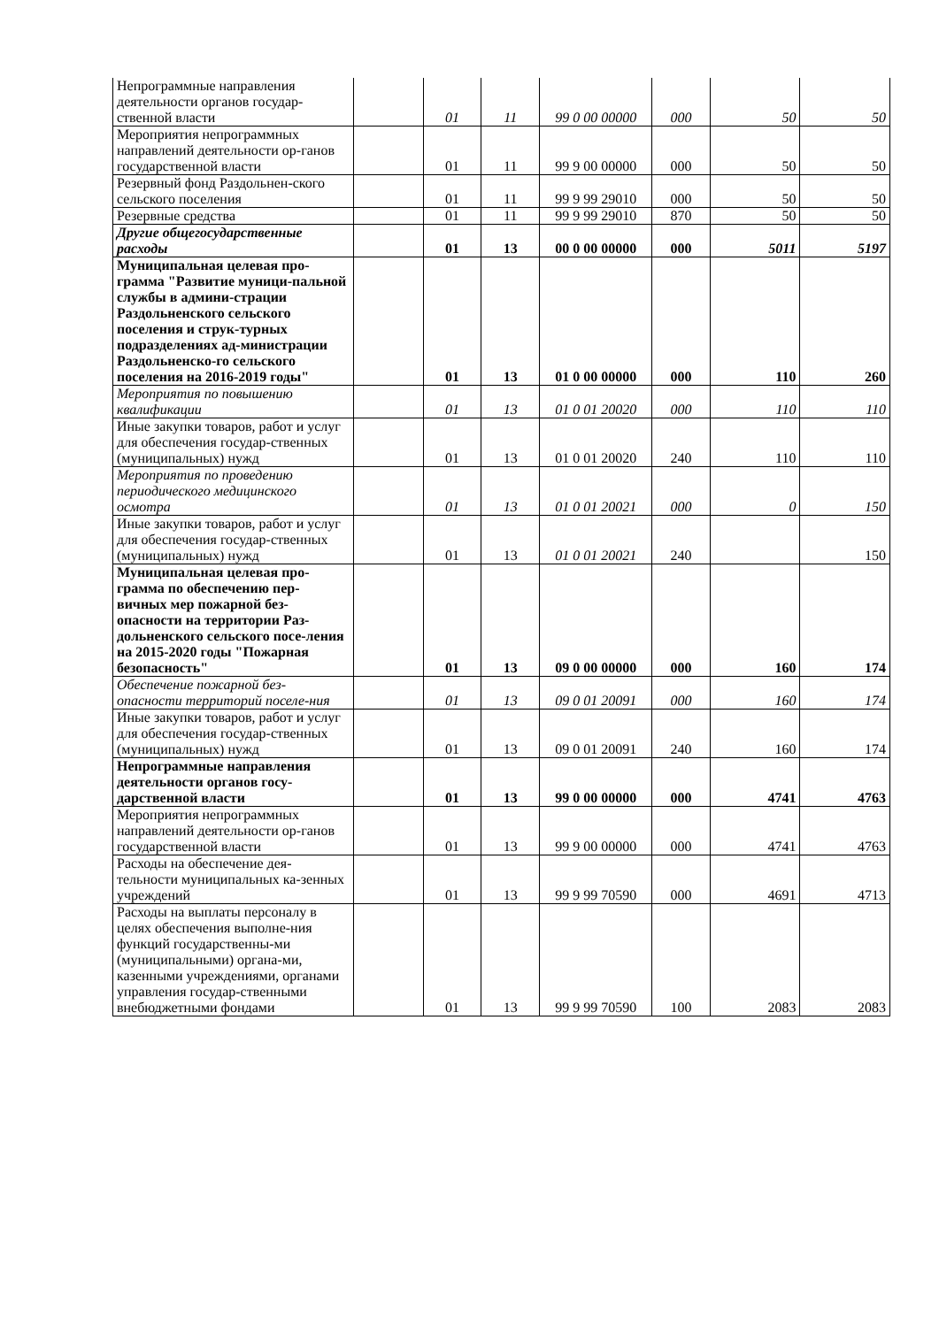| Непрограммные направления деятельности органов государ-ственной власти | | 01 | 11 | 99 0 00 00000 | 000 | 50 | 50 |
| Мероприятия непрограммных направлений деятельности ор-ганов государственной власти | | 01 | 11 | 99 9 00 00000 | 000 | 50 | 50 |
| Резервный фонд Раздольнен-ского сельского поселения | | 01 | 11 | 99 9 99 29010 | 000 | 50 | 50 |
| Резервные средства | | 01 | 11 | 99 9 99 29010 | 870 | 50 | 50 |
| Другие общегосударственные расходы | | 01 | 13 | 00 0 00 00000 | 000 | 5011 | 5197 |
| Муниципальная целевая про-грамма "Развитие муници-пальной службы в админи-страции Раздольненского сельского поселения и струк-турных подразделениях ад-министрации Раздольненско-го сельского поселения на 2016-2019 годы" | | 01 | 13 | 01 0 00 00000 | 000 | 110 | 260 |
| Мероприятия по повышению квалификации | | 01 | 13 | 01 0 01 20020 | 000 | 110 | 110 |
| Иные закупки товаров, работ и услуг для обеспечения государ-ственных (муниципальных) нужд | | 01 | 13 | 01 0 01 20020 | 240 | 110 | 110 |
| Мероприятия по проведению периодического медицинского осмотра | | 01 | 13 | 01 0 01 20021 | 000 | 0 | 150 |
| Иные закупки товаров, работ и услуг для обеспечения государ-ственных (муниципальных) нужд | | 01 | 13 | 01 0 01 20021 | 240 | | 150 |
| Муниципальная целевая про-грамма по обеспечению пер-вичных мер пожарной без-опасности на территории Раз-дольненского сельского посе-ления на 2015-2020 годы "Пожарная безопасность" | | 01 | 13 | 09 0 00 00000 | 000 | 160 | 174 |
| Обеспечение пожарной без-опасности территорий поселе-ния | | 01 | 13 | 09 0 01 20091 | 000 | 160 | 174 |
| Иные закупки товаров, работ и услуг для обеспечения государ-ственных (муниципальных) нужд | | 01 | 13 | 09 0 01 20091 | 240 | 160 | 174 |
| Непрограммные направления деятельности органов госу-дарственной власти | | 01 | 13 | 99 0 00 00000 | 000 | 4741 | 4763 |
| Мероприятия непрограммных направлений деятельности ор-ганов государственной власти | | 01 | 13 | 99 9 00 00000 | 000 | 4741 | 4763 |
| Расходы на обеспечение дея-тельности муниципальных ка-зенных учреждений | | 01 | 13 | 99 9 99 70590 | 000 | 4691 | 4713 |
| Расходы на выплаты персоналу в целях обеспечения выполне-ния функций государственны-ми (муниципальными) органа-ми, казенными учреждениями, органами управления государ-ственными внебюджетными фондами | | 01 | 13 | 99 9 99 70590 | 100 | 2083 | 2083 |